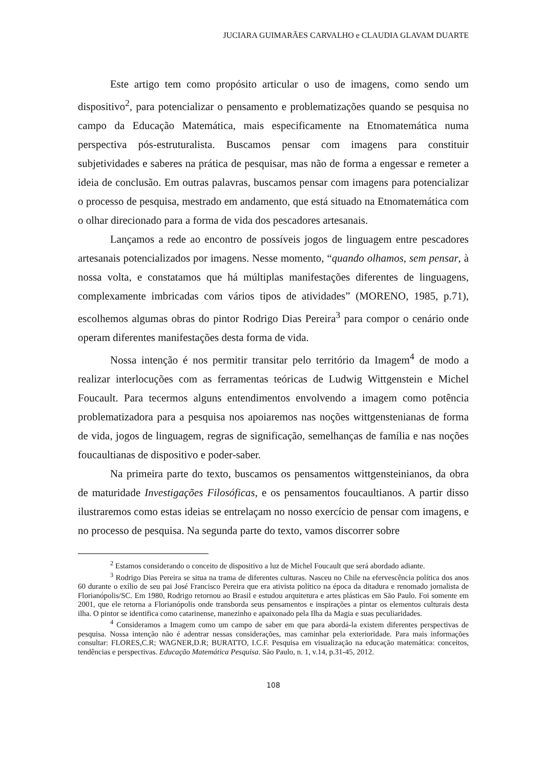JUCIARA GUIMARÃES CARVALHO e CLAUDIA GLAVAM DUARTE
Este artigo tem como propósito articular o uso de imagens, como sendo um dispositivo<sup>2</sup>, para potencializar o pensamento e problematizações quando se pesquisa no campo da Educação Matemática, mais especificamente na Etnomatemática numa perspectiva pós-estruturalista. Buscamos pensar com imagens para constituir subjetividades e saberes na prática de pesquisar, mas não de forma a engessar e remeter a ideia de conclusão. Em outras palavras, buscamos pensar com imagens para potencializar o processo de pesquisa, mestrado em andamento, que está situado na Etnomatemática com o olhar direcionado para a forma de vida dos pescadores artesanais.
Lançamos a rede ao encontro de possíveis jogos de linguagem entre pescadores artesanais potencializados por imagens. Nesse momento, “quando olhamos, sem pensar, à nossa volta, e constatamos que há múltiplas manifestações diferentes de linguagens, complexamente imbricadas com vários tipos de atividades” (MORENO, 1985, p.71), escolhemos algumas obras do pintor Rodrigo Dias Pereira<sup>3</sup> para compor o cenário onde operam diferentes manifestações desta forma de vida.
Nossa intenção é nos permitir transitar pelo território da Imagem<sup>4</sup> de modo a realizar interlocuções com as ferramentas teóricas de Ludwig Wittgenstein e Michel Foucault. Para tecermos alguns entendimentos envolvendo a imagem como potência problematizadora para a pesquisa nos apoiaremos nas noções wittgenstenianas de forma de vida, jogos de linguagem, regras de significação, semelhanças de família e nas noções foucaultianas de dispositivo e poder-saber.
Na primeira parte do texto, buscamos os pensamentos wittgensteinianos, da obra de maturidade Investigações Filosóficas, e os pensamentos foucaultianos. A partir disso ilustraremos como estas ideias se entrelaçam no nosso exercício de pensar com imagens, e no processo de pesquisa. Na segunda parte do texto, vamos discorrer sobre
<sup>2</sup> Estamos considerando o conceito de dispositivo a luz de Michel Foucault que será abordado adiante.
<sup>3</sup> Rodrigo Dias Pereira se situa na trama de diferentes culturas. Nasceu no Chile na efervescência política dos anos 60 durante o exílio de seu pai José Francisco Pereira que era ativista político na época da ditadura e renomado jornalista de Florianópolis/SC. Em 1980, Rodrigo retornou ao Brasil e estudou arquitetura e artes plásticas em São Paulo. Foi somente em 2001, que ele retorna a Florianópolis onde transborda seus pensamentos e inspirações a pintar os elementos culturais desta ilha. O pintor se identifica como catarinense, manezinho e apaixonado pela Ilha da Magia e suas peculiaridades.
<sup>4</sup> Consideramos a Imagem como um campo de saber em que para abordá-la existem diferentes perspectivas de pesquisa. Nossa intenção não é adentrar nessas considerações, mas caminhar pela exterioridade. Para mais informações consultar: FLORES,C.R; WAGNER,D.R; BURATTO, I.C.F. Pesquisa em visualização na educação matemática: conceitos, tendências e perspectivas. Educação Matemática Pesquisa. São Paulo, n. 1, v.14, p.31-45, 2012.
108